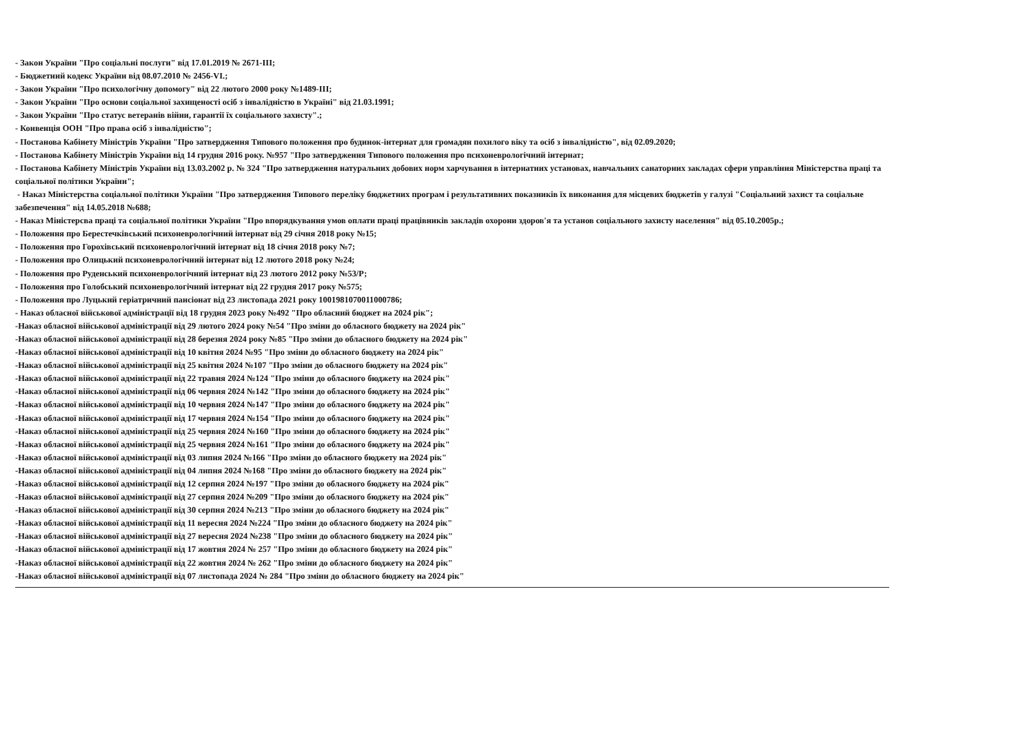- Закон України "Про соціальні послуги" від 17.01.2019 № 2671-ІІІ;
- Бюджетний кодекс України від 08.07.2010 № 2456-VI.;
- Закон України "Про психологічну допомогу" від 22 лютого 2000 року №1489-ІІІ;
- Закон України "Про основи соціальної захищеності осіб з інвалідністю в Україні" від 21.03.1991;
- Закон України "Про статус ветеранів війни, гарантії їх соціального захисту".;
- Конвенція ООН "Про права осіб з інвалідністю";
- Постанова Кабінету Міністрів України "Про затвердження Типового положення про будинок-інтернат для громадян похилого віку та осіб з інвалідністю", від 02.09.2020;
- Постанова Кабінету Міністрів України від 14 грудня 2016 року. №957 "Про затвердження Типового положення про психоневрологічний інтернат;
- Постанова Кабінету Міністрів України від 13.03.2002 р. № 324 "Про затвердження натуральних добових норм харчування в інтернатних установах, навчальних санаторних закладах сфери управління Міністерства праці та соціальної політики України";
- Наказ Міністерства соціальної політики України "Про затвердження Типового переліку бюджетних програм і результативних показників їх виконання для місцевих бюджетів у галузі "Соціальний захист та соціальне забезпечення" від 14.05.2018 №688;
- Наказ Міністерсва праці та соціальної політики України "Про впорядкування умов оплати праці працівників закладів охорони здоров'я та установ соціального захисту населення" від 05.10.2005р.;
- Положення про Берестечківський психоневрологічний інтернат від 29 січня 2018 року №15;
- Положення про Горохівський психоневрологічний інтернат від 18 січня 2018 року №7;
- Положення про Олицький психоневрологічний інтернат від 12 лютого 2018 року №24;
- Положення про Руденський психоневрологічний інтернат від 23 лютого 2012 року №53/Р;
- Положення про Голобський психоневрологічний інтернат від 22 грудня 2017 року №575;
- Положення про Луцький геріатричний пансіонат від 23 листопада 2021 року 1001981070011000786;
- Наказ обласної військової адміністрації від 18 грудня 2023 року №492 "Про обласний бюджет на 2024 рік";
-Наказ обласної військової адміністрації від 29 лютого 2024 року №54 "Про зміни до обласного бюджету на 2024 рік"
-Наказ обласної військової адміністрації від 28 березня 2024 року №85 "Про зміни до обласного бюджету на 2024 рік"
-Наказ обласної військової адміністрації від 10 квітня 2024 №95 "Про зміни до обласного бюджету на 2024 рік"
-Наказ обласної військової адміністрації від 25 квітня 2024 №107 "Про зміни до обласного бюджету на 2024 рік"
-Наказ обласної військової адміністрації від 22 травня 2024 №124 "Про зміни до обласного бюджету на 2024 рік"
-Наказ обласної військової адміністрації від 06 червня 2024 №142 "Про зміни до обласного бюджету на 2024 рік"
-Наказ обласної військової адміністрації від 10 червня 2024 №147 "Про зміни до обласного бюджету на 2024 рік"
-Наказ обласної військової адміністрації від 17 червня 2024 №154 "Про зміни до обласного бюджету на 2024 рік"
-Наказ обласної військової адміністрації від 25 червня 2024 №160 "Про зміни до обласного бюджету на 2024 рік"
-Наказ обласної військової адміністрації від 25 червня 2024 №161 "Про зміни до обласного бюджету на 2024 рік"
-Наказ обласної військової адміністрації від 03 липня 2024 №166 "Про зміни до обласного бюджету на 2024 рік"
-Наказ обласної військової адміністрації від 04 липня 2024 №168 "Про зміни до обласного бюджету на 2024 рік"
-Наказ обласної військової адміністрації від 12 серпня 2024 №197 "Про зміни до обласного бюджету на 2024 рік"
-Наказ обласної військової адміністрації від 27 серпня 2024 №209 "Про зміни до обласного бюджету на 2024 рік"
-Наказ обласної військової адміністрації від 30 серпня 2024 №213 "Про зміни до обласного бюджету на 2024 рік"
-Наказ обласної військової адміністрації від 11 вересня 2024 №224 "Про зміни до обласного бюджету на 2024 рік"
-Наказ обласної військової адміністрації від 27 вересня 2024 №238 "Про зміни до обласного бюджету на 2024 рік"
-Наказ обласної військової адміністрації від 17 жовтня 2024 № 257 "Про зміни до обласного бюджету на 2024 рік"
-Наказ обласної військової адміністрації від 22 жовтня 2024 № 262 "Про зміни до обласного бюджету на 2024 рік"
-Наказ обласної військової адміністрації від 07 листопада 2024 № 284 "Про зміни до обласного бюджету на 2024 рік"